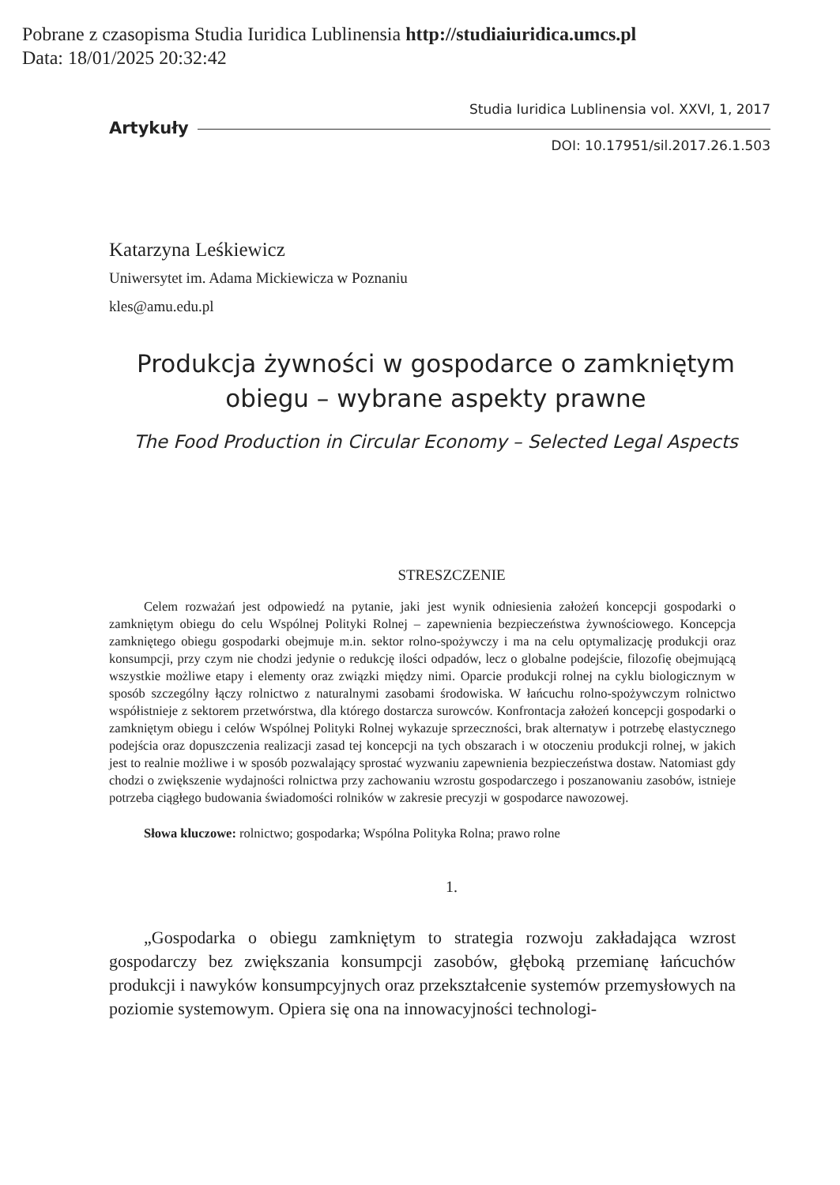Pobrane z czasopisma Studia Iuridica Lublinensia http://studiaiuridica.umcs.pl
Data: 18/01/2025 20:32:42
Artykuły
Studia Iuridica Lublinensia vol. XXVI, 1, 2017
DOI: 10.17951/sil.2017.26.1.503
Katarzyna Leśkiewicz
Uniwersytet im. Adama Mickiewicza w Poznaniu
kles@amu.edu.pl
Produkcja żywności w gospodarce o zamkniętym obiegu – wybrane aspekty prawne
The Food Production in Circular Economy – Selected Legal Aspects
STRESZCZENIE
Celem rozważań jest odpowiedź na pytanie, jaki jest wynik odniesienia założeń koncepcji gospodarki o zamkniętym obiegu do celu Wspólnej Polityki Rolnej – zapewnienia bezpieczeństwa żywnościowego. Koncepcja zamkniętego obiegu gospodarki obejmuje m.in. sektor rolno-spożywczy i ma na celu optymalizację produkcji oraz konsumpcji, przy czym nie chodzi jedynie o redukcję ilości odpadów, lecz o globalne podejście, filozofię obejmującą wszystkie możliwe etapy i elementy oraz związki między nimi. Oparcie produkcji rolnej na cyklu biologicznym w sposób szczególny łączy rolnictwo z naturalnymi zasobami środowiska. W łańcuchu rolno-spożywczym rolnictwo współistnieje z sektorem przetwórstwa, dla którego dostarcza surowców. Konfrontacja założeń koncepcji gospodarki o zamkniętym obiegu i celów Wspólnej Polityki Rolnej wykazuje sprzeczności, brak alternatyw i potrzebę elastycznego podejścia oraz dopuszczenia realizacji zasad tej koncepcji na tych obszarach i w otoczeniu produkcji rolnej, w jakich jest to realnie możliwe i w sposób pozwalający sprostać wyzwaniu zapewnienia bezpieczeństwa dostaw. Natomiast gdy chodzi o zwiększenie wydajności rolnictwa przy zachowaniu wzrostu gospodarczego i poszanowaniu zasobów, istnieje potrzeba ciągłego budowania świadomości rolników w zakresie precyzji w gospodarce nawozowej.
Słowa kluczowe: rolnictwo; gospodarka; Wspólna Polityka Rolna; prawo rolne
1.
„Gospodarka o obiegu zamkniętym to strategia rozwoju zakładająca wzrost gospodarczy bez zwiększania konsumpcji zasobów, głęboką przemianę łańcuchów produkcji i nawyków konsumpcyjnych oraz przekształcenie systemów przemysłowych na poziomie systemowym. Opiera się ona na innowacyjności technologi-